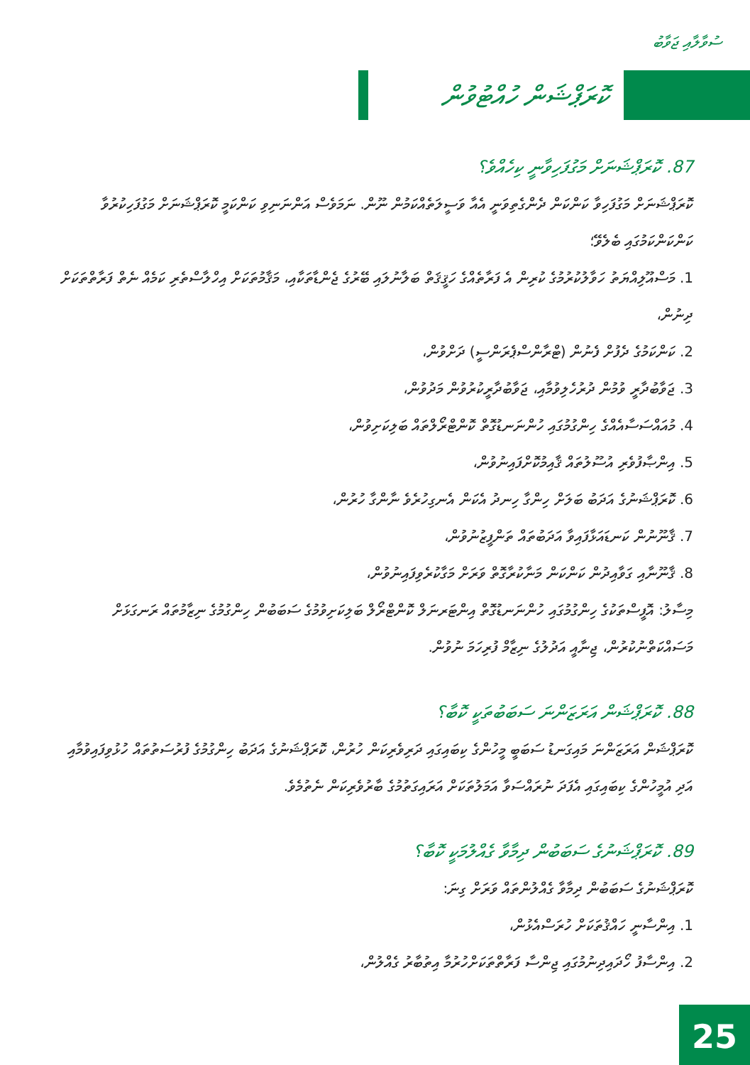ސުވާލާއި ޖަވާބު
ކޮރަޕްޝަން ހުއްޓުވުން
87. ކޮރަޕްޝަނަށް މަގުފަހިވާނީ ކިހެއްވެ؟
ކޮރަޕްޝަނަށް މަގުފަހިވާ ކަންކަން ދެންގެތިވަނީ އެއާ ވަސީލަތެއްކަމުން ނޫން. ނަމަވެސް އަންނަނިވި ކަންކަމީ ކޮރަޕްޝަނަށް މަގުފަހިކުރުވާ ކަންކަންކަމުގައި ބެލެވޭ؛
1. މަސްއޫލިއްޔަތު ހަވާލުކުރުމުގެ ކުރިން އެ ފަރާތެއްގެ ހަޤީޤަތް ބަލާނުލައި ބޭރުގެ ޖެންޑާތަކާއި، މަޤާމުތަކަށް އިހްލާސްތެރި ކަމެއް ނެތް ފަރާތްތަކަށް ދިނުން،
2. ކަންކަމުގެ ދެފުށް ފެނުން (ޓްރާންސްޕެރަންސީ) ދަށްވުން،
3. ޖަވާބުދާރީ ވުމުން ދުރުހެލިވުމާއި، ޖަވާބުދާރީކުރުވުން މަދުވުން،
4. މުއައްސަސާއެއްގެ ހިންގުމުގައި ހުންނަނޑުގޮތް ކޮންޓްރޯލްތައް ބަލިކަށިވުން،
5. އިންޞާފުވެރި އުސޫލުތައް ޤާއިމުކޮށްފައިނުވުން،
6. ކޮރަޕްޝަނުގެ އަދަބު ބަލަށް ހިންގާ ހިނދު އެކަން އެނގިހުރެވެ ނާންގާ ހުރުން،
7. ޤާނޫނުން ކަނޑައަޅާފައިވާ އަދަބުތައް ތަންފީޒުނުވުން،
8. ޤާނޫނާއި ގަވާއިދުން ކަންކަން މަނާކުރާގޮތް ވަރަށް މަގާކުރެވިފައިނުވުން،
މިސާލު: އޮފީސްތަކުގެ ހިންގުމުގައި ހުންނަނޑުގޮތް އިންޓަރނަލް ކޮންޓްރޯލް ބަލިކަށިވުމުގެ ސަބަބުން ހިންގުމުގެ ނިޒާމުތައް ރަނގަޅަށް މަސައްކަތްނުކުރުން، ޖިނާއީ އަދުލުގެ ނިޒާމް ފުރިހަމަ ނުވުން.
88. ކޮރަޕްޝަން އަރަޒަންނަ ސަބަބުތަކީ ކޮބާ؟
ކޮރަޕްޝަން އަރަޒަންނަ މައިގަނޑު ސަބަބީ މީހުންގެ ކިބައިގައި ދަރިވެރިކަން ހުރުން، ކޮރަޕްޝަނުގެ އަދަބު ހިންގުމުގެ ފުރުސަތުތައް ހުޅުވިފައިވުމާއި އަދި އުމީހުންގެ ކިބައިގައި އެފަދަ ނުރައްސަވާ އަމަލުތަކަށް އަރައިގަތުމުގެ ބާރުވެރިކަން ނެތުމެވެ.
89. ކޮރަޕްޝަނުގެ ސަބަބުން ދިމާވާ ގެއްލުމަކީ ކޮބާ؟
ކޮރަޕްޝަނުގެ ސަބަބުން ދިމާވާ ގެއްލުންތައް ވަރަށް ގިނަ:
1. އިންސާނީ ހައްޤުތަކަށް ހުރަސްއެޅުން،
2. އިންސާފު ހޯދައިދިނުމުގައި ޖިންސާ ފަރާތްތަކަށްހުރުމާ އިތުބާރު ގެއްލުން،
25